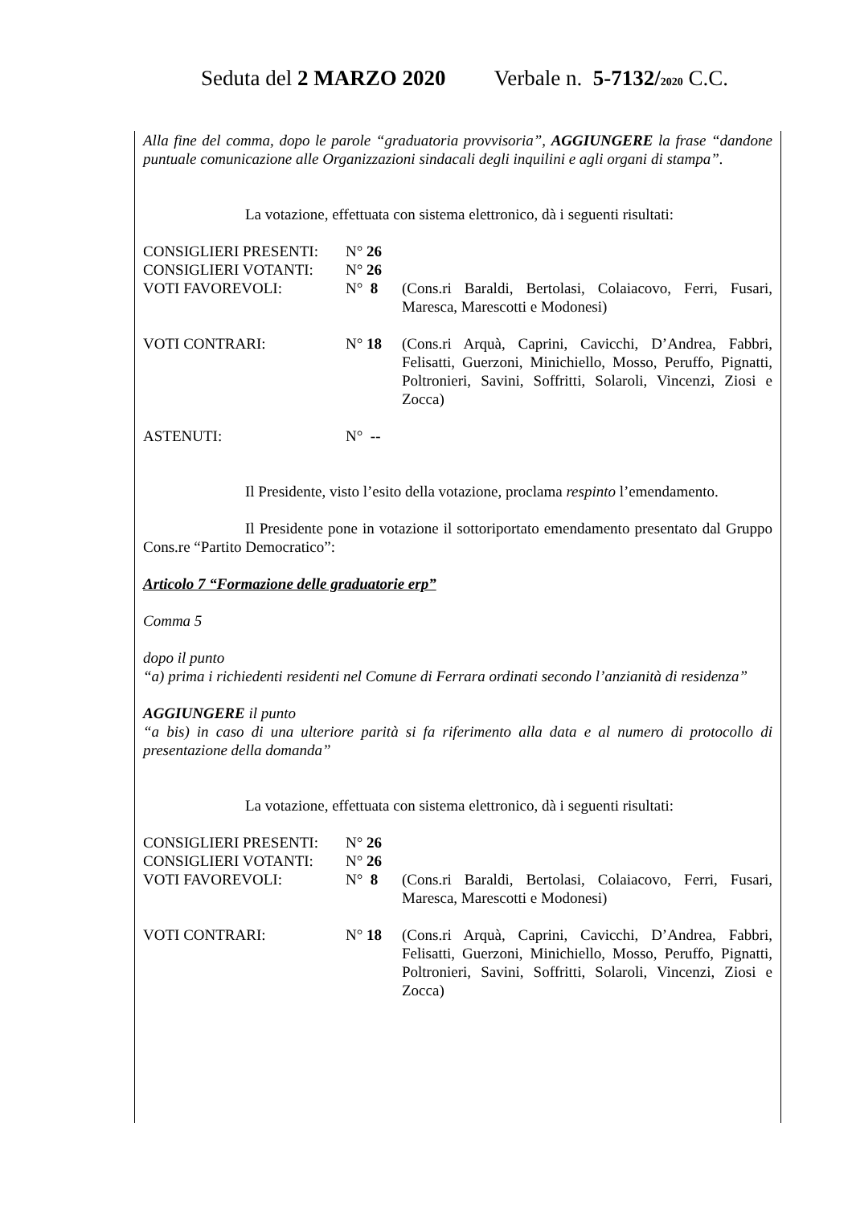Seduta del 2 MARZO 2020 Verbale n. 5-7132/2020 C.C.
Alla fine del comma, dopo le parole “graduatoria provvisoria”, AGGIUNGERE la frase “dandone puntuale comunicazione alle Organizzazioni sindacali degli inquilini e agli organi di stampa”.
La votazione, effettuata con sistema elettronico, dà i seguenti risultati:
| CONSIGLIERI PRESENTI: | N° 26 | |
| CONSIGLIERI VOTANTI: | N° 26 | |
| VOTI FAVOREVOLI: | N° 8 | (Cons.ri Baraldi, Bertolasi, Colaiacovo, Ferri, Fusari, Maresca, Marescotti e Modonesi) |
| VOTI CONTRARI: | N° 18 | (Cons.ri Arquà, Caprini, Cavicchi, D’Andrea, Fabbri, Felisatti, Guerzoni, Minichiello, Mosso, Peruffo, Pignatti, Poltronieri, Savini, Soffritti, Solaroli, Vincenzi, Ziosi e Zocca) |
| ASTENUTI: | N° -- | |
Il Presidente, visto l’esito della votazione, proclama respinto l’emendamento.
Il Presidente pone in votazione il sottoriportato emendamento presentato dal Gruppo Cons.re “Partito Democratico”:
Articolo 7 “Formazione delle graduatorie erp”
Comma 5
dopo il punto
“a) prima i richiedenti residenti nel Comune di Ferrara ordinati secondo l’anzianità di residenza”
AGGIUNGERE il punto
“a bis) in caso di una ulteriore parità si fa riferimento alla data e al numero di protocollo di presentazione della domanda”
La votazione, effettuata con sistema elettronico, dà i seguenti risultati:
| CONSIGLIERI PRESENTI: | N° 26 | |
| CONSIGLIERI VOTANTI: | N° 26 | |
| VOTI FAVOREVOLI: | N° 8 | (Cons.ri Baraldi, Bertolasi, Colaiacovo, Ferri, Fusari, Maresca, Marescotti e Modonesi) |
| VOTI CONTRARI: | N° 18 | (Cons.ri Arquà, Caprini, Cavicchi, D’Andrea, Fabbri, Felisatti, Guerzoni, Minichiello, Mosso, Peruffo, Pignatti, Poltronieri, Savini, Soffritti, Solaroli, Vincenzi, Ziosi e Zocca) |